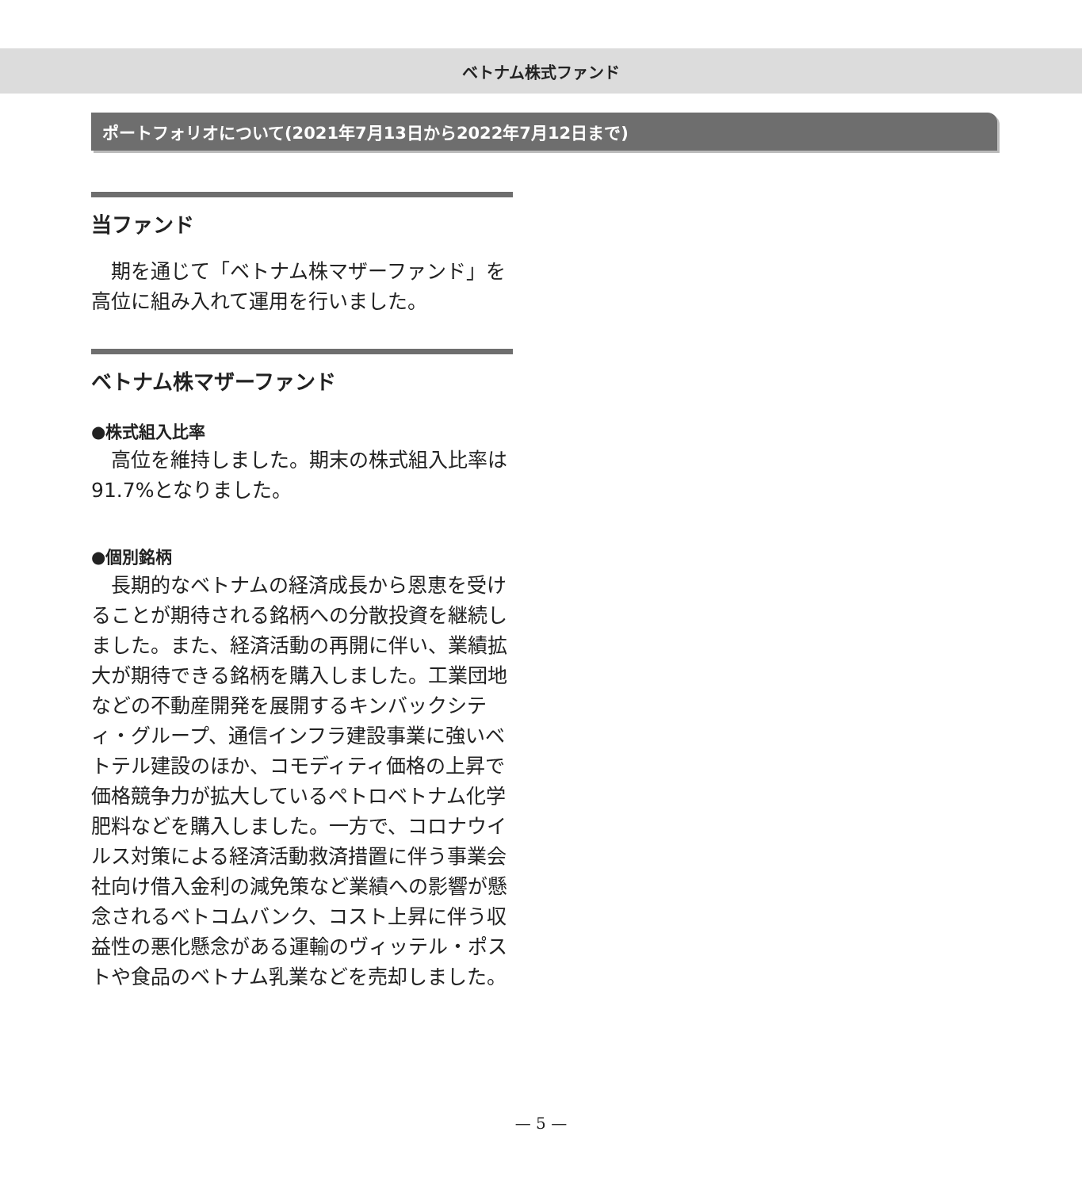ベトナム株式ファンド
ポートフォリオについて(2021年7月13日から2022年7月12日まで)
当ファンド
期を通じて「ベトナム株マザーファンド」を高位に組み入れて運用を行いました。
ベトナム株マザーファンド
●株式組入比率
高位を維持しました。期末の株式組入比率は91.7%となりました。
●個別銘柄
長期的なベトナムの経済成長から恩恵を受けることが期待される銘柄への分散投資を継続しました。また、経済活動の再開に伴い、業績拡大が期待できる銘柄を購入しました。工業団地などの不動産開発を展開するキンバックシティ・グループ、通信インフラ建設事業に強いベトテル建設のほか、コモディティ価格の上昇で価格競争力が拡大しているペトロベトナム化学肥料などを購入しました。一方で、コロナウイルス対策による経済活動救済措置に伴う事業会社向け借入金利の減免策など業績への影響が懸念されるベトコムバンク、コスト上昇に伴う収益性の悪化懸念がある運輸のヴィッテル・ポストや食品のベトナム乳業などを売却しました。
— 5 —